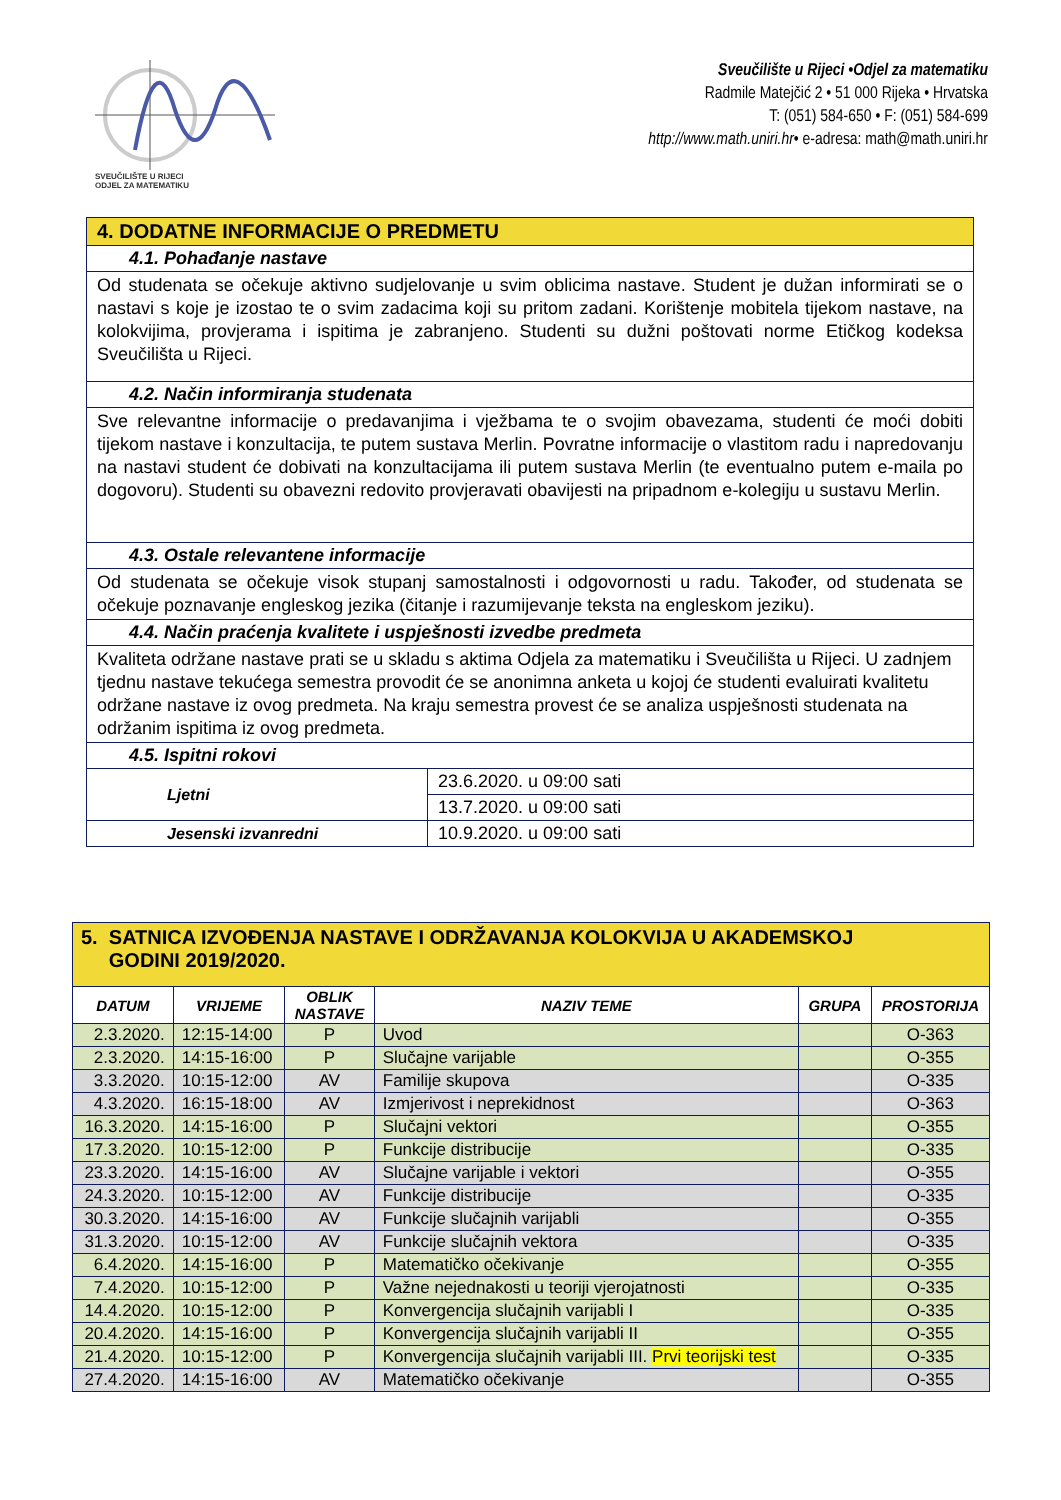SVEUČILIŠTE U RIJECI
ODJEL ZA MATEMATIKU
Sveučilište u Rijeci •Odjel za matematiku
Radmile Matejčić 2 • 51 000 Rijeka • Hrvatska
T: (051) 584-650 • F: (051) 584-699
http://www.math.uniri.hr• e-adresa: math@math.uniri.hr
| 4. DODATNE INFORMACIJE O PREDMETU | |
| 4.1. Pohađanje nastave | |
| Od studenata se očekuje aktivno sudjelovanje u svim oblicima nastave. Student je dužan informirati se o nastavi s koje je izostao te o svim zadacima koji su pritom zadani. Korištenje mobitela tijekom nastave, na kolokvijima, provjerama i ispitima je zabranjeno. Studenti su dužni poštovati norme Etičkog kodeksa Sveučilišta u Rijeci. | |
| 4.2. Način informiranja studenata | |
| Sve relevantne informacije o predavanjima i vježbama te o svojim obavezama, studenti će moći dobiti tijekom nastave i konzultacija, te putem sustava Merlin. Povratne informacije o vlastitom radu i napredovanju na nastavi student će dobivati na konzultacijama ili putem sustava Merlin (te eventualno putem e-maila po dogovoru). Studenti su obavezni redovito provjeravati obavijesti na pripadnom e-kolegiju u sustavu Merlin. | |
| 4.3. Ostale relevantene informacije | |
| Od studenata se očekuje visok stupanj samostalnosti i odgovornosti u radu. Također, od studenata se očekuje poznavanje engleskog jezika (čitanje i razumijevanje teksta na engleskom jeziku). | |
| 4.4. Način praćenja kvalitete i uspješnosti izvedbe predmeta | |
| Kvaliteta održane nastave prati se u skladu s aktima Odjela za matematiku i Sveučilišta u Rijeci. U zadnjem tjednu nastave tekućega semestra provodit će se anonimna anketa u kojoj će studenti evaluirati kvalitetu održane nastave iz ovog predmeta. Na kraju semestra provest će se analiza uspješnosti studenata na održanim ispitima iz ovog predmeta. | |
| 4.5. Ispitni rokovi | |
| Ljetni | 23.6.2020. u 09:00 sati |
| | 13.7.2020. u 09:00 sati |
| Jesenski izvanredni | 10.9.2020. u 09:00 sati |
| 5. SATNICA IZVOĐENJA NASTAVE I ODRŽAVANJA KOLOKVIJA U AKADEMSKOJ GODINI 2019/2020. | | | | | |
| DATUM | VRIJEME | OBLIK NASTAVE | NAZIV TEME | GRUPA | PROSTORIJA |
| 2.3.2020. | 12:15-14:00 | P | Uvod | | O-363 |
| 2.3.2020. | 14:15-16:00 | P | Slučajne varijable | | O-355 |
| 3.3.2020. | 10:15-12:00 | AV | Familije skupova | | O-335 |
| 4.3.2020. | 16:15-18:00 | AV | Izmjerivost i neprekidnost | | O-363 |
| 16.3.2020. | 14:15-16:00 | P | Slučajni vektori | | O-355 |
| 17.3.2020. | 10:15-12:00 | P | Funkcije distribucije | | O-335 |
| 23.3.2020. | 14:15-16:00 | AV | Slučajne varijable i vektori | | O-355 |
| 24.3.2020. | 10:15-12:00 | AV | Funkcije distribucije | | O-335 |
| 30.3.2020. | 14:15-16:00 | AV | Funkcije slučajnih varijabli | | O-355 |
| 31.3.2020. | 10:15-12:00 | AV | Funkcije slučajnih vektora | | O-335 |
| 6.4.2020. | 14:15-16:00 | P | Matematičko očekivanje | | O-355 |
| 7.4.2020. | 10:15-12:00 | P | Važne nejednakosti u teoriji vjerojatnosti | | O-335 |
| 14.4.2020. | 10:15-12:00 | P | Konvergencija slučajnih varijabli I | | O-335 |
| 20.4.2020. | 14:15-16:00 | P | Konvergencija slučajnih varijabli II | | O-355 |
| 21.4.2020. | 10:15-12:00 | P | Konvergencija slučajnih varijabli III. Prvi teorijski test | | O-335 |
| 27.4.2020. | 14:15-16:00 | AV | Matematičko očekivanje | | O-355 |